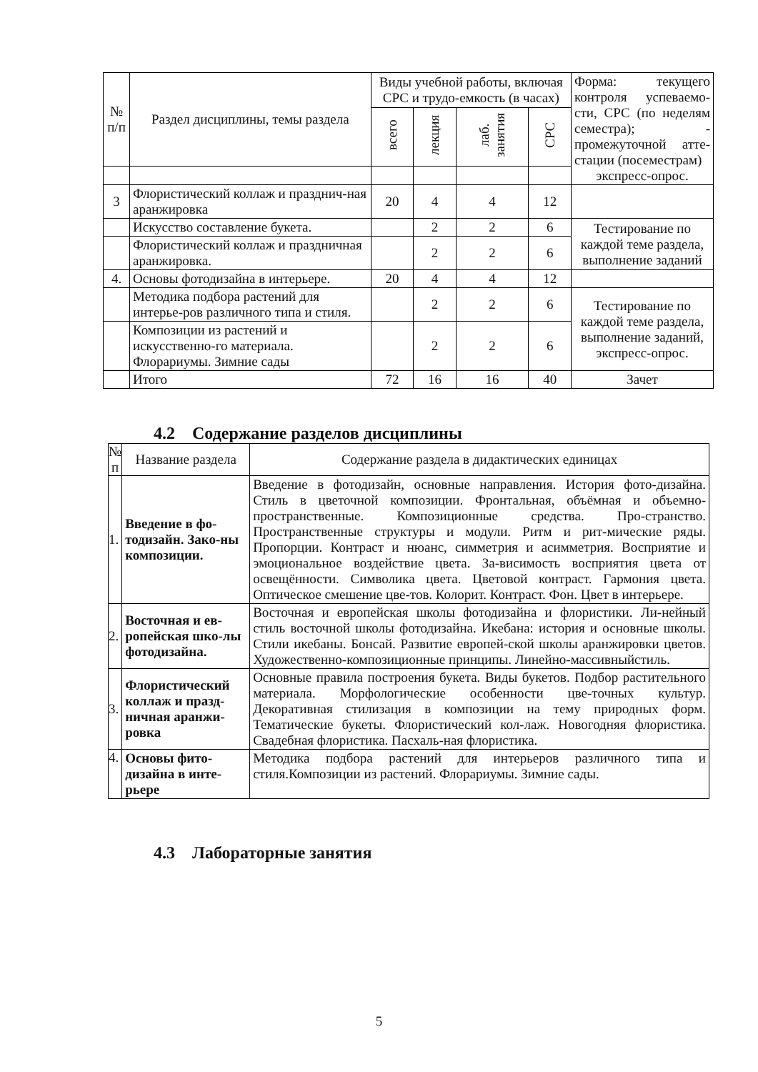| № п/п | Раздел дисциплины, темы раздела | Виды учебной работы, включая СРС и трудо-емкость (в часах) | | | | Форма: текущего контроля успеваемо-сти, СРС (по неделям семестра); - промежуточной атте-стации (посеместрам) экспресс-опрос. |
| --- | --- | --- | --- | --- | --- | --- |
| | | всего | лекция | лаб. занятия | СРС | |
| 3 | Флористический коллаж и празднич-ная аранжировка | 20 | 4 | 4 | 12 | |
| | Искусство составление букета. | | 2 | 2 | 6 | Тестирование по каждой теме раздела, выполнение заданий |
| | Флористический коллаж и праздничная аранжировка. | | 2 | 2 | 6 | |
| 4. | Основы фотодизайна в интерьере. | 20 | 4 | 4 | 12 | |
| | Методика подбора растений для интерье-ров различного типа и стиля. | | 2 | 2 | 6 | Тестирование по каждой теме раздела, выполнение заданий, экспресс-опрос. |
| | Композиции из растений и искусственно-го материала. Флорариумы. Зимние сады | | 2 | 2 | 6 | |
| | Итого | 72 | 16 | 16 | 40 | Зачет |
4.2 Содержание разделов дисциплины
| № п | Название раздела | Содержание раздела в дидактических единицах |
| --- | --- | --- |
| 1. | Введение в фо-тодизайн. Зако-ны композиции. | Введение в фотодизайн, основные направления. История фото-дизайна. Стиль в цветочной композиции. Фронтальная, объёмная и объемно- пространственные. Композиционные средства. Про-странство. Пространственные структуры и модули. Ритм и рит-мические ряды. Пропорции. Контраст и нюанс, симметрия и асимметрия. Восприятие и эмоциональное воздействие цвета. За-висимость восприятия цвета от освещённости. Символика цвета. Цветовой контраст. Гармония цвета. Оптическое смешение цве-тов. Колорит. Контраст. Фон. Цвет в интерьере. |
| 2. | Восточная и ев-ропейская шко-лы фотодизайна. | Восточная и европейская школы фотодизайна и флористики. Ли-нейный стиль восточной школы фотодизайна. Икебана: история и основные школы. Стили икебаны. Бонсай. Развитие европей-ской школы аранжировки цветов. Художественно-композиционные принципы. Линейно-массивныйстиль. |
| 3. | Флористический коллаж и празд-ничная аранжи-ровка | Основные правила построения букета. Виды букетов. Подбор растительного материала. Морфологические особенности цве-точных культур. Декоративная стилизация в композиции на тему природных форм. Тематические букеты. Флористический кол-лаж. Новогодняя флористика. Свадебная флористика. Пасхаль-ная флористика. |
| 4. | Основы фито-дизайна в инте-рьере | Методика подбора растений для интерьеров различного типа и стиля.Композиции из растений. Флорариумы. Зимние сады. |
4.3 Лабораторные занятия
5